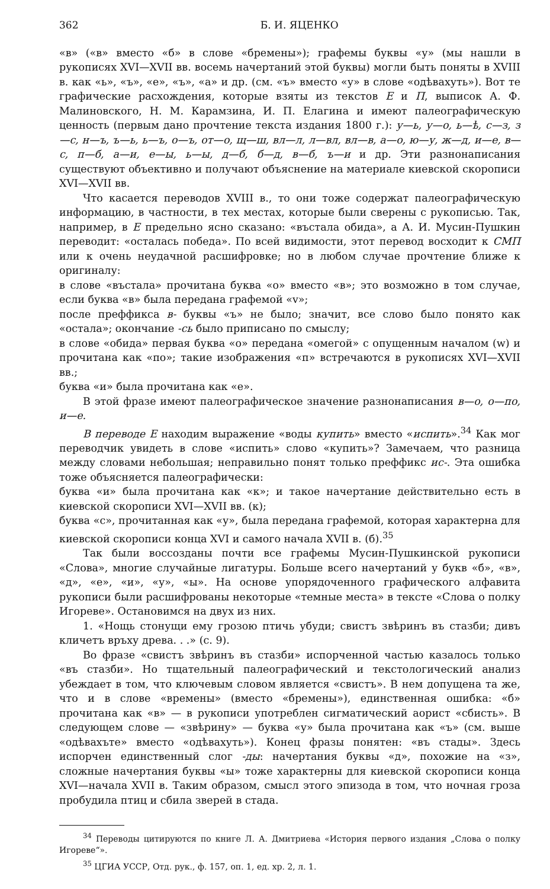362 Б. И. ЯЦЕНКО
«в» («в» вместо «б» в слове «бремены»); графемы буквы «у» (мы нашли в рукописях XVI—XVII вв. восемь начертаний этой буквы) могли быть поняты в XVIII в. как «ь», «ъ», «е», «ъ», «а» и др. (см. «ъ» вместо «у» в слове «одѣвахуть»). Вот те графические расхождения, которые взяты из текстов Е и П, выписок А. Ф. Малиновского, Н. М. Карамзина, И. П. Елагина и имеют палеографическую ценность (первым дано прочтение текста издания 1800 г.): у—ь, у—о, ь—ѣ, с—з, з—с, н—ъ, ъ—ь, ь—ъ, о—ъ, от—о, щ—ш, вл—л, л—вл, вл—в, а—о, ю—у, ж—д, и—е, в—с, п—б, а—и, е—ы, ь—ы, д—б, б—д, в—б, ъ—и и др. Эти разнонаписания существуют объективно и получают объяснение на материале киевской скорописи XVI—XVII вв.
Что касается переводов XVIII в., то они тоже содержат палеографическую информацию, в частности, в тех местах, которые были сверены с рукописью. Так, например, в Е предельно ясно сказано: «въстала обида», а А. И. Мусин-Пушкин переводит: «осталась победа». По всей видимости, этот перевод восходит к СМП или к очень неудачной расшифровке; но в любом случае прочтение ближе к оригиналу:
в слове «въстала» прочитана буква «о» вместо «в»; это возможно в том случае, если буква «в» была передана графемой «v»;
после преффикса в- буквы «ъ» не было; значит, все слово было понято как «остала»; окончание -сь было приписано по смыслу;
в слове «обида» первая буква «о» передана «омегой» с опущенным началом (w) и прочитана как «по»; такие изображения «п» встречаются в рукописях XVI—XVII вв.;
буква «и» была прочитана как «е».
В этой фразе имеют палеографическое значение разнонаписания в—о, о—по, и—е.
В переводе Е находим выражение «воды купить» вместо «испить».<sup>34</sup> Как мог переводчик увидеть в слове «испить» слово «купить»? Замечаем, что разница между словами небольшая; неправильно понят только преффикс ис-. Эта ошибка тоже объясняется палеографически:
буква «и» была прочитана как «к»; и такое начертание действительно есть в киевской скорописи XVI—XVII вв. (к);
буква «с», прочитанная как «у», была передана графемой, которая характерна для киевской скорописи конца XVI и самого начала XVII в. (б).<sup>35</sup>
Так были воссозданы почти все графемы Мусин-Пушкинской рукописи «Слова», многие случайные лигатуры. Больше всего начертаний у букв «б», «в», «д», «е», «и», «у», «ы». На основе упорядоченного графического алфавита рукописи были расшифрованы некоторые «темные места» в тексте «Слова о полку Игореве». Остановимся на двух из них.
1. «Нощь стонущи ему грозою птичь убуди; свистъ звѣринъ въ стазби; дивъ кличетъ връху древа. . .» (с. 9).
Во фразе «свистъ звѣринъ въ стазби» испорченной частью казалось только «въ стазби». Но тщательный палеографический и текстологический анализ убеждает в том, что ключевым словом является «свистъ». В нем допущена та же, что и в слове «времены» (вместо «бремены»), единственная ошибка: «б» прочитана как «в» — в рукописи употреблен сигматический аорист «сбисть». В следующем слове — «звѣрину» — буква «у» была прочитана как «ъ» (см. выше «одѣвахъте» вместо «одѣвахуть»). Конец фразы понятен: «въ стады». Здесь испорчен единственный слог -ды: начертания буквы «д», похожие на «з», сложные начертания буквы «ы» тоже характерны для киевской скорописи конца XVI—начала XVII в. Таким образом, смысл этого эпизода в том, что ночная гроза пробудила птиц и сбила зверей в стада.
<sup>34</sup> Переводы цитируются по книге Л. А. Дмитриева «История первого издания „Слова о полку Игореве“».
<sup>35</sup> ЦГИА УССР, Отд. рук., ф. 157, оп. 1, ед. хр. 2, л. 1.